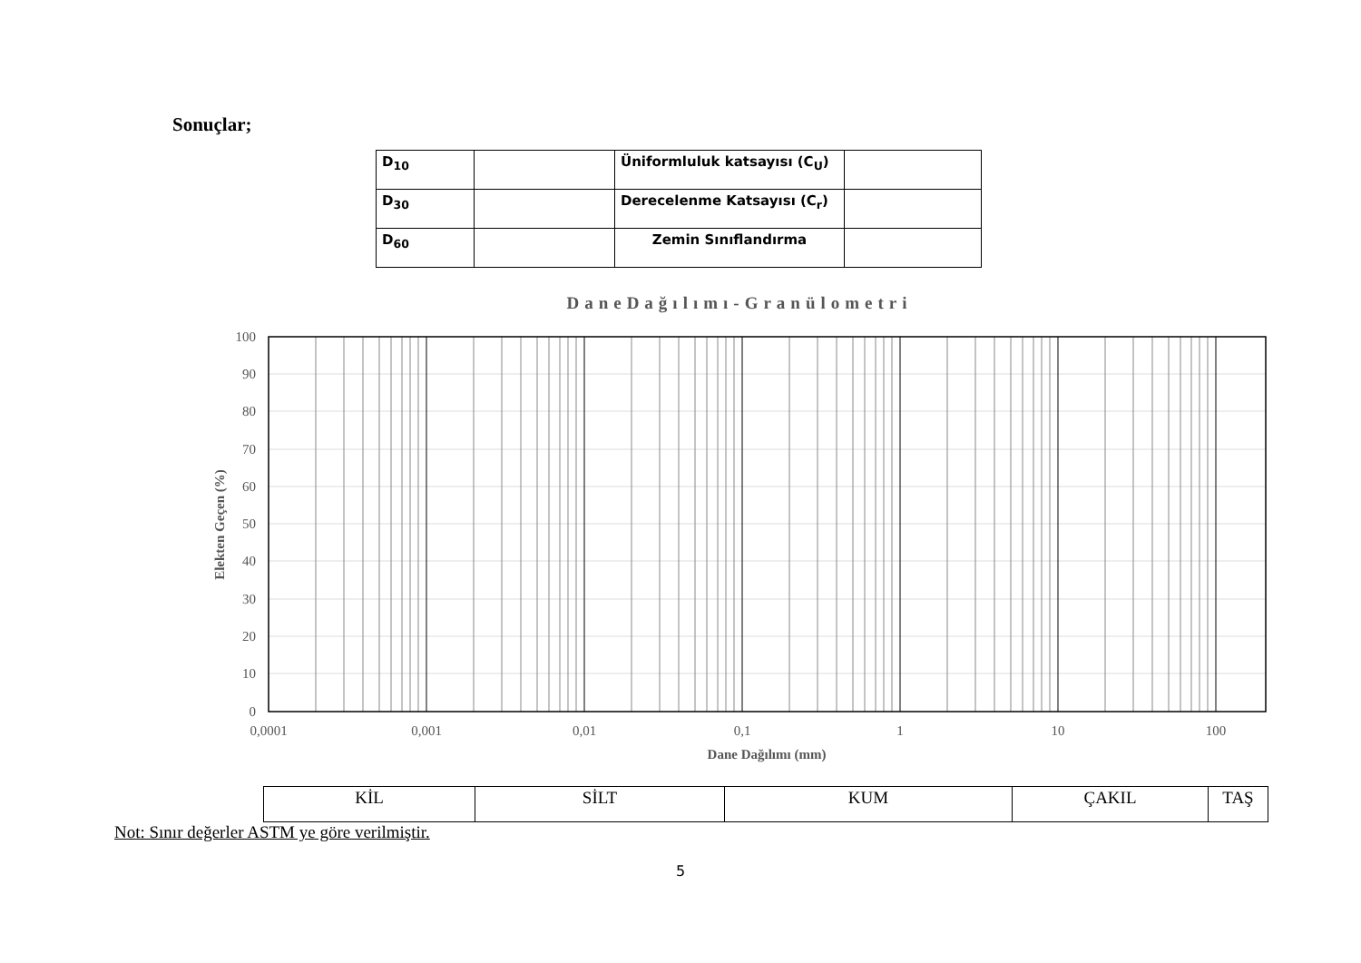Sonuçlar;
| D<sub>10</sub> | | Üniformluluk katsayısı (C<sub>U</sub>) | |
| D<sub>30</sub> | | Derecelenme Katsayısı (C<sub>r</sub>) | |
| D<sub>60</sub> | | Zemin Sınıflandırma | |
DaneDağılımı-Granülometri
100
90
80
70
60
50
40
30
20
10
0
0,0001
0,001
0,01
0,1
1
10
100
Dane Dağılımı (mm)
Elekten Geçen (%)
| KİL | SİLT | KUM | ÇAKIL | TAŞ |
Not: Sınır değerler ASTM ye göre verilmiştir.
5